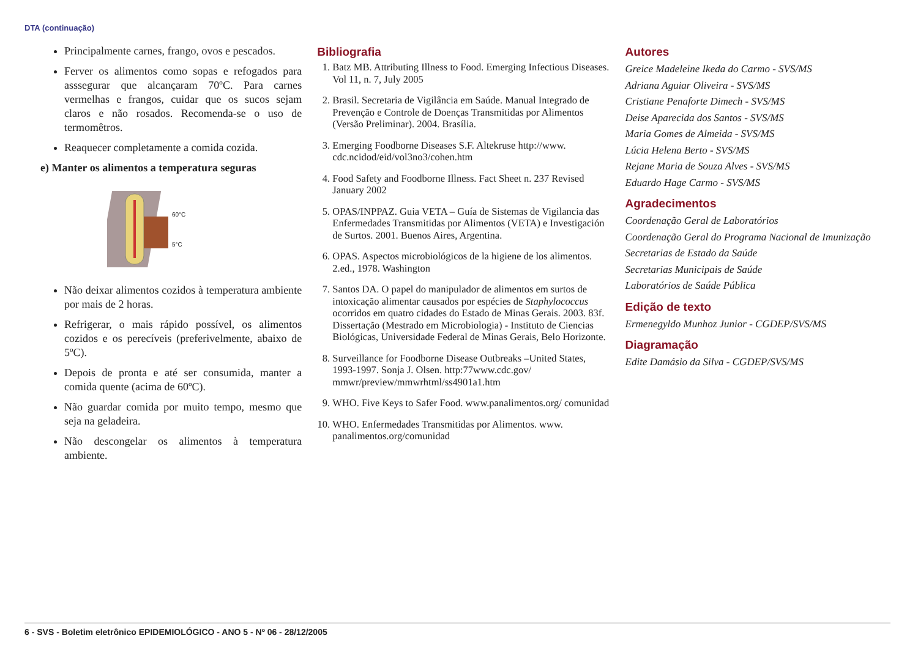DTA (continuação)
Principalmente carnes, frango, ovos e pescados.
Ferver os alimentos como sopas e refogados para asssegurar que alcançaram 70ºC. Para carnes vermelhas e frangos, cuidar que os sucos sejam claros e não rosados. Recomenda-se o uso de termomêtros.
Reaquecer completamente a comida cozida.
e) Manter os alimentos a temperatura seguras
60°C
5°C
Não deixar alimentos cozidos à temperatura ambiente por mais de 2 horas.
Refrigerar, o mais rápido possível, os alimentos cozidos e os perecíveis (preferivelmente, abaixo de 5ºC).
Depois de pronta e até ser consumida, manter a comida quente (acima de 60ºC).
Não guardar comida por muito tempo, mesmo que seja na geladeira.
Não descongelar os alimentos à temperatura ambiente.
Bibliografia
1. Batz MB. Attributing Illness to Food. Emerging Infectious Diseases. Vol 11, n. 7, July 2005
2. Brasil. Secretaria de Vigilância em Saúde. Manual Integrado de Prevenção e Controle de Doenças Transmitidas por Alimentos (Versão Preliminar). 2004. Brasília.
3. Emerging Foodborne Diseases S.F. Altekruse http://www. cdc.ncidod/eid/vol3no3/cohen.htm
4. Food Safety and Foodborne Illness. Fact Sheet n. 237 Revised January 2002
5. OPAS/INPPAZ. Guia VETA – Guía de Sistemas de Vigilancia das Enfermedades Transmitidas por Alimentos (VETA) e Investigación de Surtos. 2001. Buenos Aires, Argentina.
6. OPAS. Aspectos microbiológicos de la higiene de los alimentos. 2.ed., 1978. Washington
7. Santos DA. O papel do manipulador de alimentos em surtos de intoxicação alimentar causados por espécies de Staphylococcus ocorridos em quatro cidades do Estado de Minas Gerais. 2003. 83f. Dissertação (Mestrado em Microbiologia) - Instituto de Ciencias Biológicas, Universidade Federal de Minas Gerais, Belo Horizonte.
8. Surveillance for Foodborne Disease Outbreaks –United States, 1993-1997. Sonja J. Olsen. http:77www.cdc.gov/ mmwr/preview/mmwrhtml/ss4901a1.htm
9. WHO. Five Keys to Safer Food. www.panalimentos.org/ comunidad
10. WHO. Enfermedades Transmitidas por Alimentos. www. panalimentos.org/comunidad
Autores
Greice Madeleine Ikeda do Carmo - SVS/MS
Adriana Aguiar Oliveira - SVS/MS
Cristiane Penaforte Dimech - SVS/MS
Deise Aparecida dos Santos - SVS/MS
Maria Gomes de Almeida - SVS/MS
Lúcia Helena Berto - SVS/MS
Rejane Maria de Souza Alves - SVS/MS
Eduardo Hage Carmo - SVS/MS
Agradecimentos
Coordenação Geral de Laboratórios
Coordenação Geral do Programa Nacional de Imunização
Secretarias de Estado da Saúde
Secretarias Municipais de Saúde
Laboratórios de Saúde Pública
Edição de texto
Ermenegyldo Munhoz Junior - CGDEP/SVS/MS
Diagramação
Edite Damásio da Silva - CGDEP/SVS/MS
6 - SVS - Boletim eletrônico EPIDEMIOLÓGICO - ANO 5 - Nº 06 - 28/12/2005